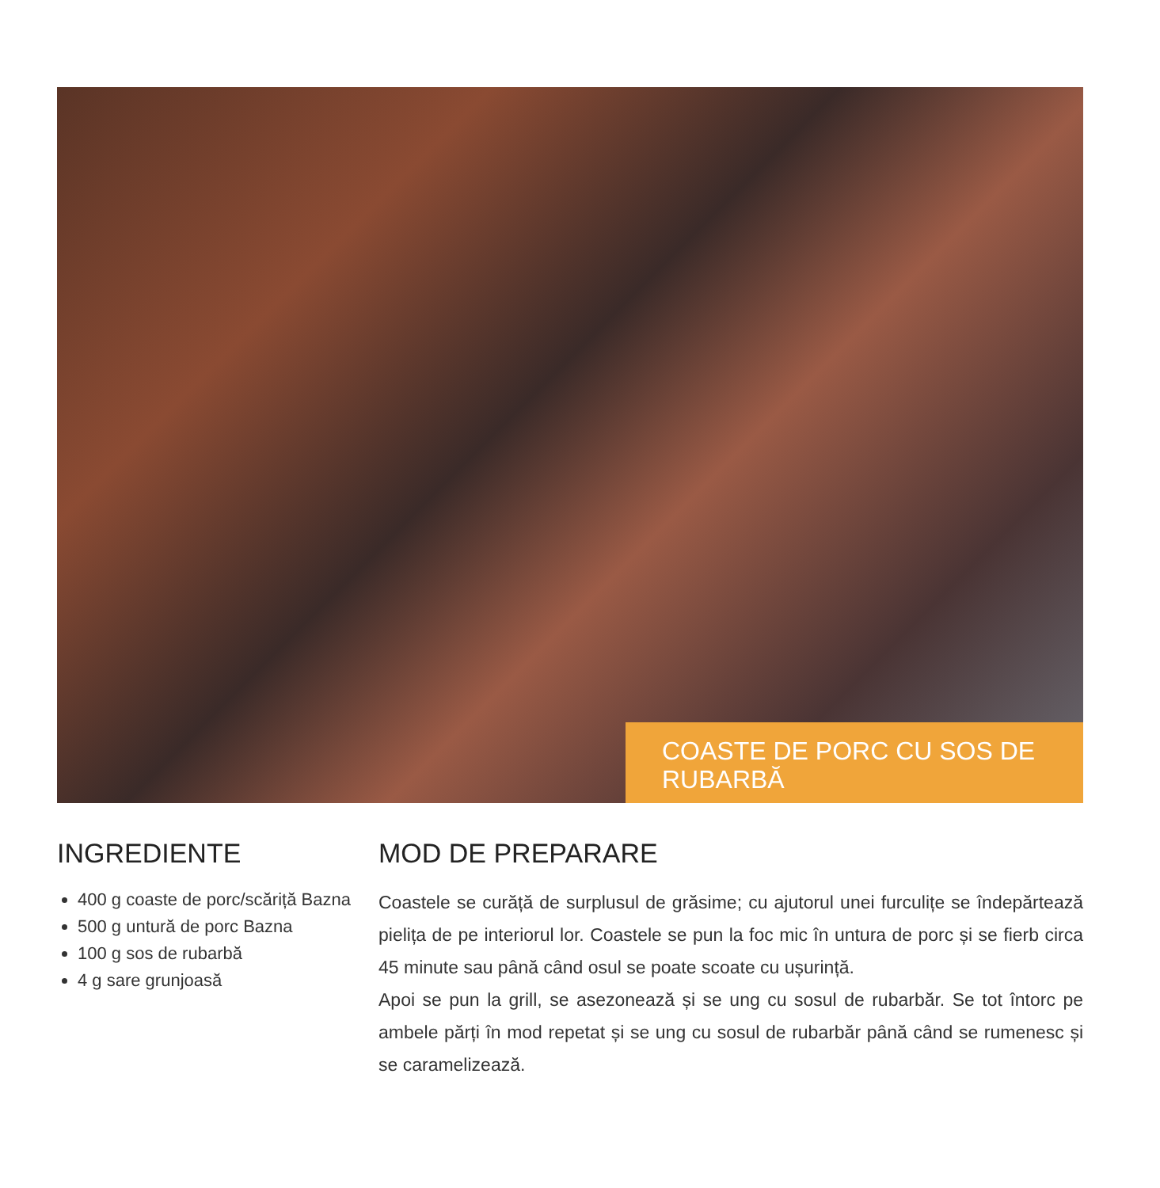COASTE DE PORC CU SOS DE RUBARBĂ
INGREDIENTE
400 g coaste de porc/scăriță Bazna
500 g untură de porc Bazna
100 g sos de rubarbă
4 g sare grunjoasă
MOD DE PREPARARE
Coastele se curăță de surplusul de grăsime; cu ajutorul unei furculițe se îndepărtează pielița de pe interiorul lor. Coastele se pun la foc mic în untura de porc și se fierb circa 45 minute sau până când osul se poate scoate cu ușurință.
Apoi se pun la grill, se asezonează și se ung cu sosul de rubarbăr. Se tot întorc pe ambele părți în mod repetat și se ung cu sosul de rubarbăr până când se rumenesc și se caramelizează.